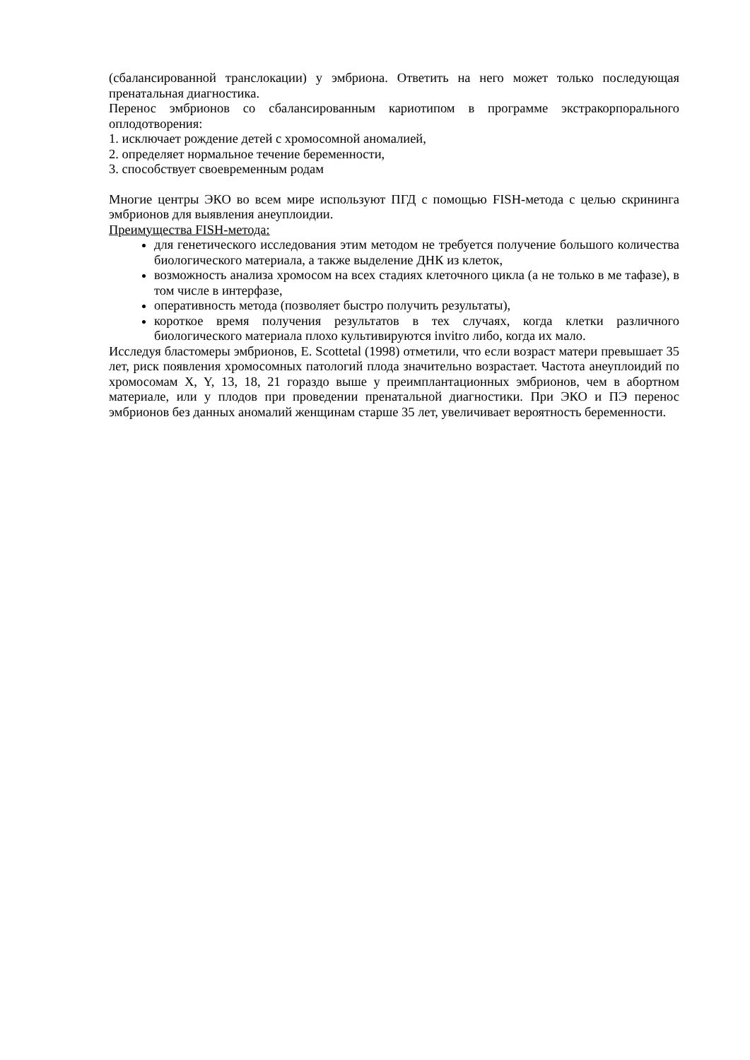(сбалансированной транслокации) у эмбриона. Ответить на него может только последующая пренатальная диагностика.
Перенос эмбрионов со сбалансированным кариотипом в программе экстракорпорального оплодотворения:
1. исключает рождение детей с хромосомной аномалией,
2. определяет нормальное течение беременности,
3. способствует своевременным родам
Многие центры ЭКО во всем мире используют ПГД с помощью FISH-метода с целью скрининга эмбрионов для выявления анеуплоидии.
Преимущества FISH-метода:
для генетического исследования этим методом не требуется получение большого количества биологического материала, а также выделение ДНК из клеток,
возможность анализа хромосом на всех стадиях клеточного цикла (а не только в ме тафазе), в том числе в интерфазе,
оперативность метода (позволяет быстро получить результаты),
короткое время получения результатов в тех случаях, когда клетки различного биологического материала плохо культивируются invitro либо, когда их мало.
Исследуя бластомеры эмбрионов, E. Scottetal (1998) отметили, что если возраст матери превышает 35 лет, риск появления хромосомных патологий плода значительно возрастает. Частота анеуплоидий по хромосомам X, Y, 13, 18, 21 гораздо выше у преимплантационных эмбрионов, чем в абортном материале, или у плодов при проведении пренатальной диагностики. При ЭКО и ПЭ перенос эмбрионов без данных аномалий женщинам старше 35 лет, увеличивает вероятность беременности.